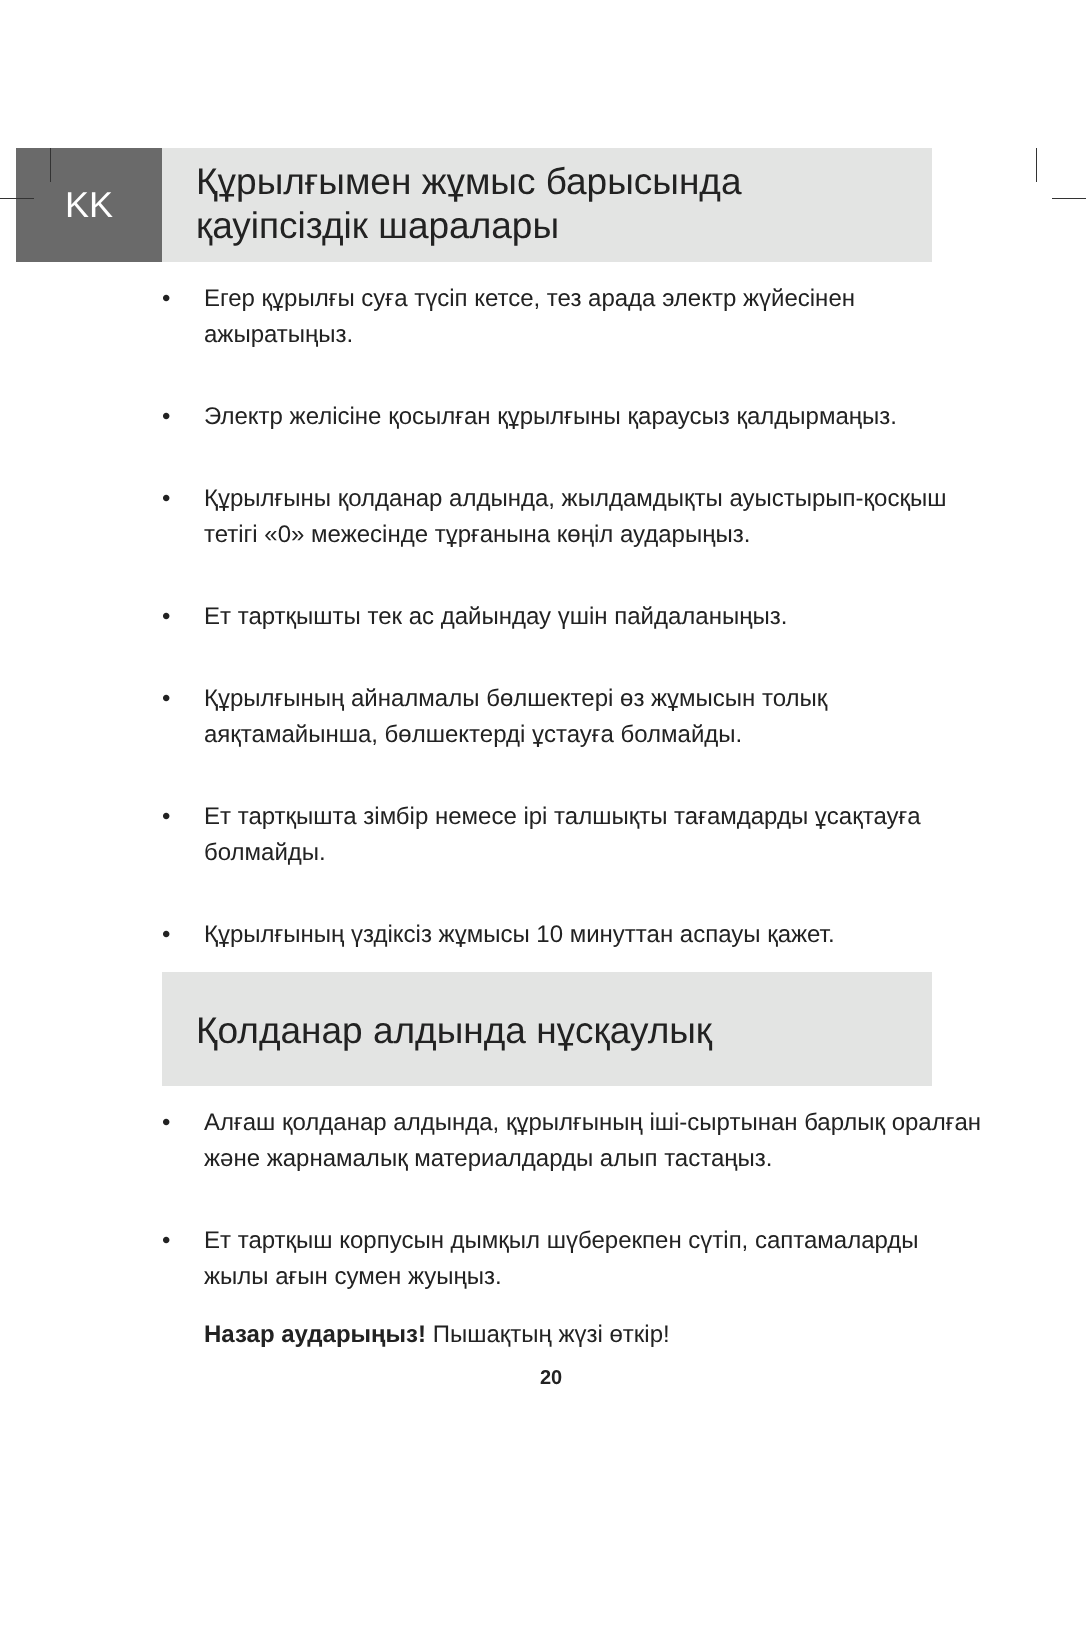KK
Құрылғымен жұмыс барысында
қауіпсіздік шаралары
• Егер құрылғы суға түсіп кетсе, тез арада электр жүйесінен ажыратыңыз.
• Электр желісіне қосылған құрылғыны қараусыз қалдырмаңыз.
• Құрылғыны қолданар алдында, жылдамдықты ауыстырып-қосқыш тетігі «0» межесінде тұрғанына көңіл аударыңыз.
• Ет тартқышты тек ас дайындау үшін пайдаланыңыз.
• Құрылғының айналмалы бөлшектері өз жұмысын толық аяқтамайынша, бөлшектерді ұстауға болмайды.
• Ет тартқышта зімбір немесе ірі талшықты тағамдарды ұсақтауға болмайды.
• Құрылғының үздіксіз жұмысы 10 минуттан аспауы қажет.
Қолданар алдында нұсқаулық
• Алғаш қолданар алдында, құрылғының іші-сыртынан барлық оралған және жарнамалық материалдарды алып тастаңыз.
• Ет тартқыш корпусын дымқыл шүберекпен сүтіп, саптамаларды жылы ағын сумен жуыңыз.
Назар аударыңыз! Пышақтың жүзі өткір!
20